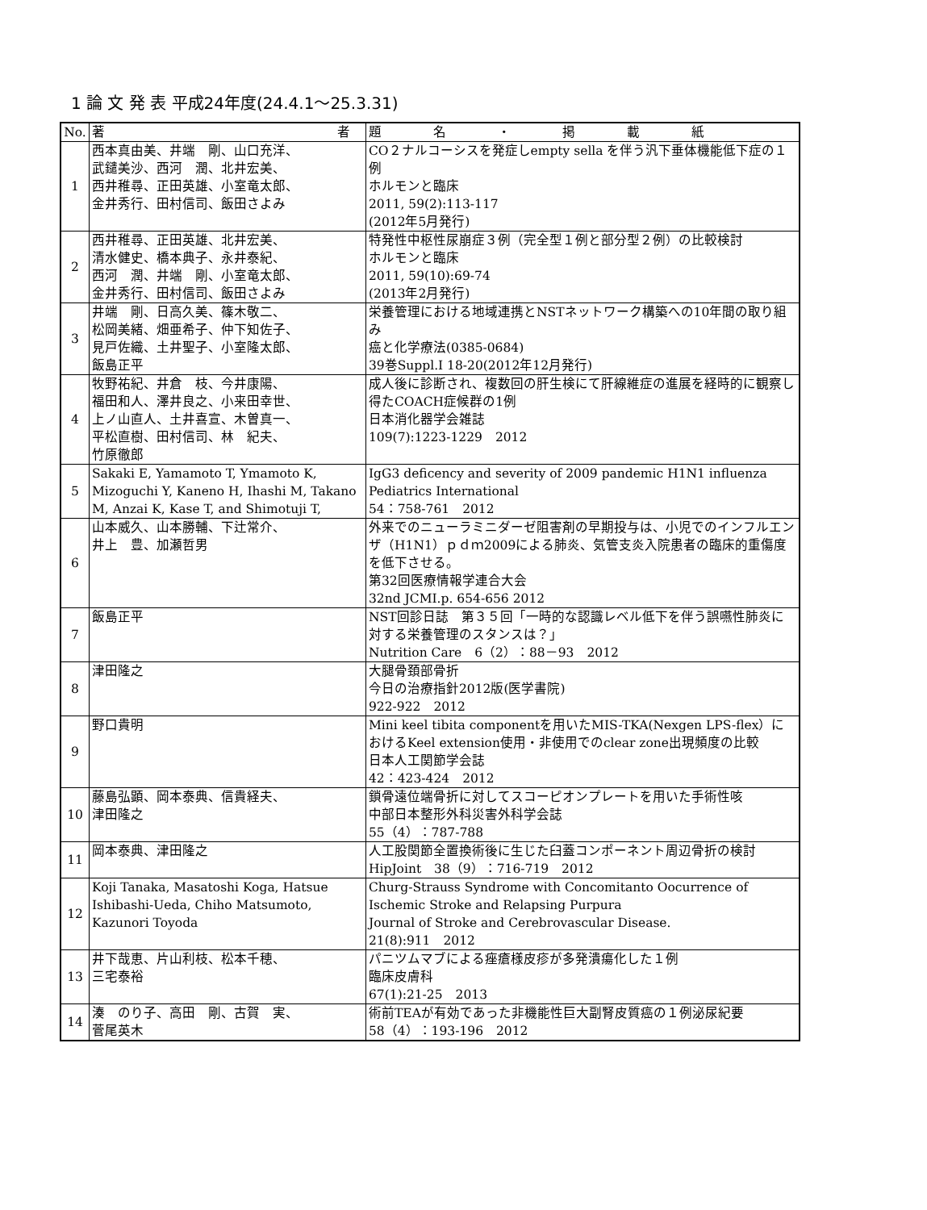1 論 文 発 表 平成24年度(24.4.1～25.3.31)
| No. | 著 者 | 題 名 ・ 掲 載 紙 |
| --- | --- | --- |
| 1 | 西本真由美、井端 剛、山口充洋、 武鑓美沙、西河 潤、北井宏美、 西井稚尋、正田英雄、小室竜太郎、 金井秀行、田村信司、飯田さよみ | CO２ナルコーシスを発症しempty sella を伴う汎下垂体機能低下症の１例 ホルモンと臨床 2011, 59(2):113-117 (2012年5月発行) |
| 2 | 西井稚尋、正田英雄、北井宏美、 清水健史、橋本典子、永井泰紀、 西河 潤、井端 剛、小室竜太郎、 金井秀行、田村信司、飯田さよみ | 特発性中枢性尿崩症３例（完全型１例と部分型２例）の比較検討 ホルモンと臨床 2011, 59(10):69-74 (2013年2月発行) |
| 3 | 井端 剛、日高久美、篠木敬二、 松岡美緒、畑亜希子、仲下知佐子、 見戸佐織、土井聖子、小室隆太郎、 飯島正平 | 栄養管理における地域連携とNSTネットワーク構築への10年間の取り組み 癌と化学療法(0385-0684) 39巻Suppl.Ⅰ 18-20(2012年12月発行) |
| 4 | 牧野祐紀、井倉 枝、今井康陽、 福田和人、澤井良之、小来田幸世、 上ノ山直人、土井喜宣、木曽真一、 平松直樹、田村信司、林 紀夫、 竹原徹郎 | 成人後に診断され、複数回の肝生検にて肝線維症の進展を経時的に観察し得たCOACH症候群の1例 日本消化器学会雑誌 109(7):1223-1229 2012 |
| 5 | Sakaki E, Yamamoto T, Ymamoto K, Mizoguchi Y, Kaneno H, Ihashi M, Takano M, Anzai K, Kase T, and Shimotuji T, | IgG3 deficency and severity of 2009 pandemic H1N1 influenza Pediatrics International 54：758-761 2012 |
| 6 | 山本威久、山本勝輔、下辻常介、 井上 豊、加瀬哲男 | 外来でのニューラミニダーゼ阻害剤の早期投与は、小児でのインフルエンザ（H1N1）ｐｄｍ2009による肺炎、気管支炎入院患者の臨床的重傷度を低下させる。 第32回医療情報学連合大会 32nd JCMI.p. 654-656 2012 |
| 7 | 飯島正平 | NST回診日誌 第３５回「一時的な認識レベル低下を伴う誤嚥性肺炎に対する栄養管理のスタンスは？」 Nutrition Care 6（2）：88－93 2012 |
| 8 | 津田隆之 | 大腿骨頚部骨折 今日の治療指針2012版(医学書院) 922-922 2012 |
| 9 | 野口貴明 | Mini keel tibita componentを用いたMIS-TKA(Nexgen LPS-flex）におけるKeel extension使用・非使用でのclear zone出現頻度の比較 日本人工関節学会誌 42：423-424 2012 |
| 10 | 藤島弘顕、岡本泰典、信貴経夫、 津田隆之 | 鎖骨遠位端骨折に対してスコーピオンプレートを用いた手術性咳 中部日本整形外科災害外科学会誌 55（4）：787-788 |
| 11 | 岡本泰典、津田隆之 | 人工股関節全置換術後に生じた臼蓋コンポーネント周辺骨折の検討 HipJoint 38（9）：716-719 2012 |
| 12 | Koji Tanaka, Masatoshi Koga, Hatsue Ishibashi-Ueda, Chiho Matsumoto, Kazunori Toyoda | Churg-Strauss Syndrome with Concomitanto Oocurrence of Ischemic Stroke and Relapsing Purpura Journal of Stroke and Cerebrovascular Disease. 21(8):911 2012 |
| 13 | 井下哉恵、片山利枝、松本千穂、 三宅泰裕 | パニツムマブによる痤瘡様皮疹が多発潰瘍化した１例 臨床皮膚科 67(1):21-25 2013 |
| 14 | 湊 のり子、高田 剛、古賀 実、 菅尾英木 | 術前TEAが有効であった非機能性巨大副腎皮質癌の１例泌尿紀要 58（4）：193-196 2012 |